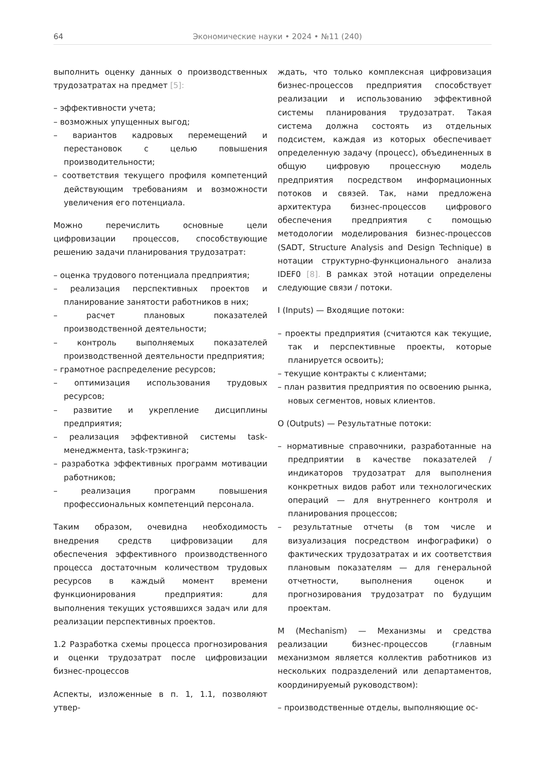64 Экономические науки • 2024 • №11 (240)
выполнить оценку данных о производственных трудозатратах на предмет [5]:
– эффективности учета;
– возможных упущенных выгод;
– вариантов кадровых перемещений и перестановок с целью повышения производительности;
– соответствия текущего профиля компетенций действующим требованиям и возможности увеличения его потенциала.
Можно перечислить основные цели цифровизации процессов, способствующие решению задачи планирования трудозатрат:
– оценка трудового потенциала предприятия;
– реализация перспективных проектов и планирование занятости работников в них;
– расчет плановых показателей производственной деятельности;
– контроль выполняемых показателей производственной деятельности предприятия;
– грамотное распределение ресурсов;
– оптимизация использования трудовых ресурсов;
– развитие и укрепление дисциплины предприятия;
– реализация эффективной системы task-менеджмента, task-трэкинга;
– разработка эффективных программ мотивации работников;
– реализация программ повышения профессиональных компетенций персонала.
Таким образом, очевидна необходимость внедрения средств цифровизации для обеспечения эффективного производственного процесса достаточным количеством трудовых ресурсов в каждый момент времени функционирования предприятия: для выполнения текущих устоявшихся задач или для реализации перспективных проектов.
1.2 Разработка схемы процесса прогнозирования и оценки трудозатрат после цифровизации бизнес-процессов
Аспекты, изложенные в п. 1, 1.1, позволяют утвер-
ждать, что только комплексная цифровизация бизнес-процессов предприятия способствует реализации и использованию эффективной системы планирования трудозатрат. Такая система должна состоять из отдельных подсистем, каждая из которых обеспечивает определенную задачу (процесс), объединенных в общую цифровую процессную модель предприятия посредством информационных потоков и связей. Так, нами предложена архитектура бизнес-процессов цифрового обеспечения предприятия с помощью методологии моделирования бизнес-процессов (SADT, Structure Analysis and Design Technique) в нотации структурно-функционального анализа IDEF0 [8]. В рамках этой нотации определены следующие связи / потоки.
I (Inputs) — Входящие потоки:
– проекты предприятия (считаются как текущие, так и перспективные проекты, которые планируется освоить);
– текущие контракты с клиентами;
– план развития предприятия по освоению рынка, новых сегментов, новых клиентов.
O (Outputs) — Результатные потоки:
– нормативные справочники, разработанные на предприятии в качестве показателей / индикаторов трудозатрат для выполнения конкретных видов работ или технологических операций — для внутреннего контроля и планирования процессов;
– результатные отчеты (в том числе и визуализация посредством инфографики) о фактических трудозатратах и их соответствия плановым показателям — для генеральной отчетности, выполнения оценок и прогнозирования трудозатрат по будущим проектам.
M (Mechanism) — Механизмы и средства реализации бизнес-процессов (главным механизмом является коллектив работников из нескольких подразделений или департаментов, координируемый руководством):
– производственные отделы, выполняющие ос-